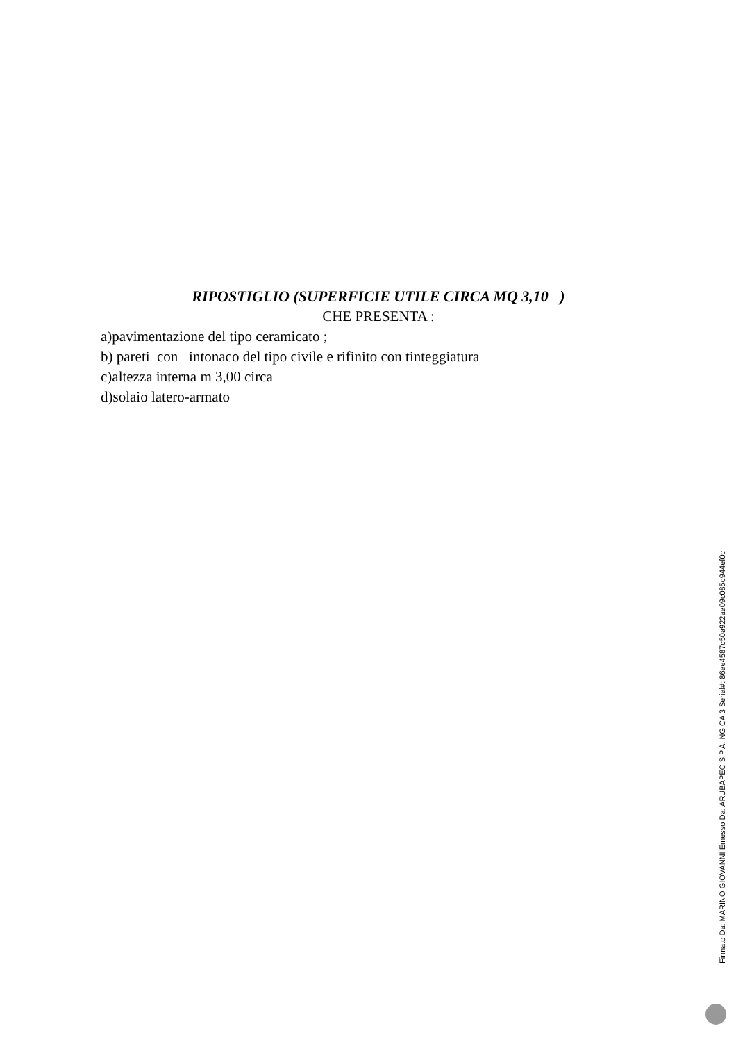RIPOSTIGLIO (SUPERFICIE UTILE CIRCA MQ 3,10 )
CHE PRESENTA :
a)pavimentazione del tipo ceramicato ;
b) pareti con intonaco del tipo civile e rifinito con tinteggiatura
c)altezza interna m 3,00 circa
d)solaio latero-armato
Firmato Da: MARINO GIOVANNI Emesso Da: ARUBAPEC S.P.A. NG CA 3 Serial#: 86ee4587c50a922ae09c085d944ef0c